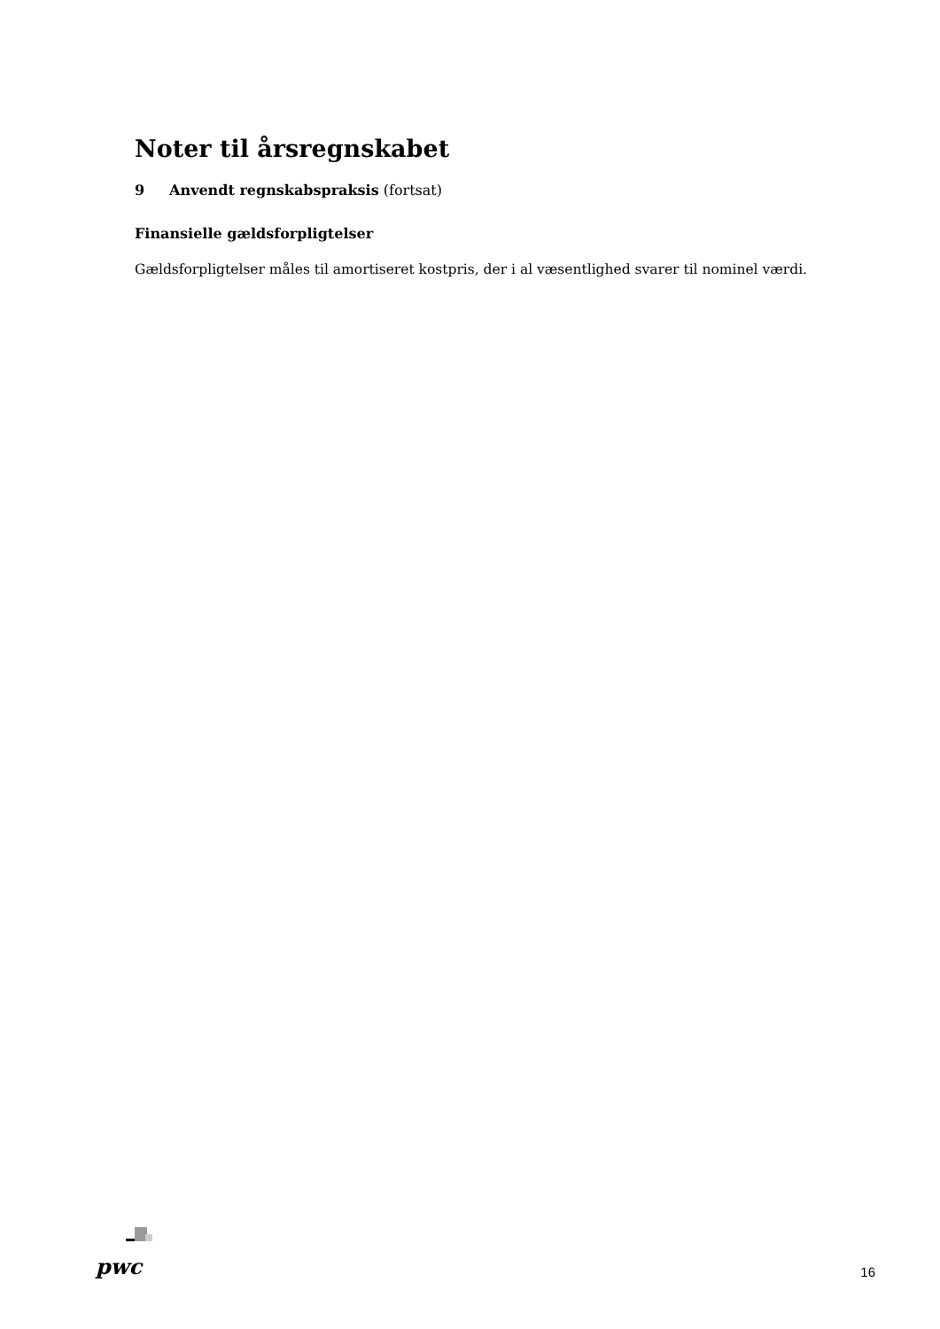Noter til årsregnskabet
9 Anvendt regnskabspraksis (fortsat)
Finansielle gældsforpligtelser
Gældsforpligtelser måles til amortiseret kostpris, der i al væsentlighed svarer til nominel værdi.
pwc
16